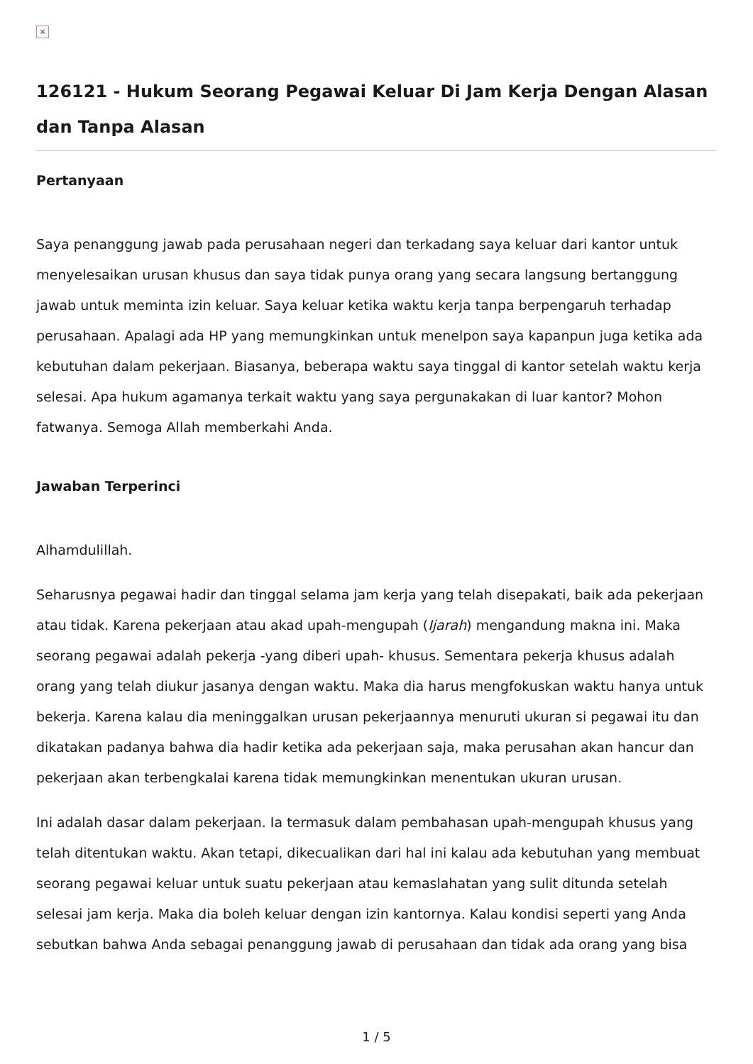×
126121 - Hukum Seorang Pegawai Keluar Di Jam Kerja Dengan Alasan dan Tanpa Alasan
Pertanyaan
Saya penanggung jawab pada perusahaan negeri dan terkadang saya keluar dari kantor untuk menyelesaikan urusan khusus dan saya tidak punya orang yang secara langsung bertanggung jawab untuk meminta izin keluar. Saya keluar ketika waktu kerja tanpa berpengaruh terhadap perusahaan. Apalagi ada HP yang memungkinkan untuk menelpon saya kapanpun juga ketika ada kebutuhan dalam pekerjaan. Biasanya, beberapa waktu saya tinggal di kantor setelah waktu kerja selesai. Apa hukum agamanya terkait waktu yang saya pergunakakan di luar kantor? Mohon fatwanya. Semoga Allah memberkahi Anda.
Jawaban Terperinci
Alhamdulillah.
Seharusnya pegawai hadir dan tinggal selama jam kerja yang telah disepakati, baik ada pekerjaan atau tidak. Karena pekerjaan atau akad upah-mengupah (Ijarah) mengandung makna ini. Maka seorang pegawai adalah pekerja -yang diberi upah- khusus. Sementara pekerja khusus adalah orang yang telah diukur jasanya dengan waktu. Maka dia harus mengfokuskan waktu hanya untuk bekerja. Karena kalau dia meninggalkan urusan pekerjaannya menuruti ukuran si pegawai itu dan dikatakan padanya bahwa dia hadir ketika ada pekerjaan saja, maka perusahan akan hancur dan pekerjaan akan terbengkalai karena tidak memungkinkan menentukan ukuran urusan.
Ini adalah dasar dalam pekerjaan. Ia termasuk dalam pembahasan upah-mengupah khusus yang telah ditentukan waktu. Akan tetapi, dikecualikan dari hal ini kalau ada kebutuhan yang membuat seorang pegawai keluar untuk suatu pekerjaan atau kemaslahatan yang sulit ditunda setelah selesai jam kerja. Maka dia boleh keluar dengan izin kantornya. Kalau kondisi seperti yang Anda sebutkan bahwa Anda sebagai penanggung jawab di perusahaan dan tidak ada orang yang bisa
1 / 5